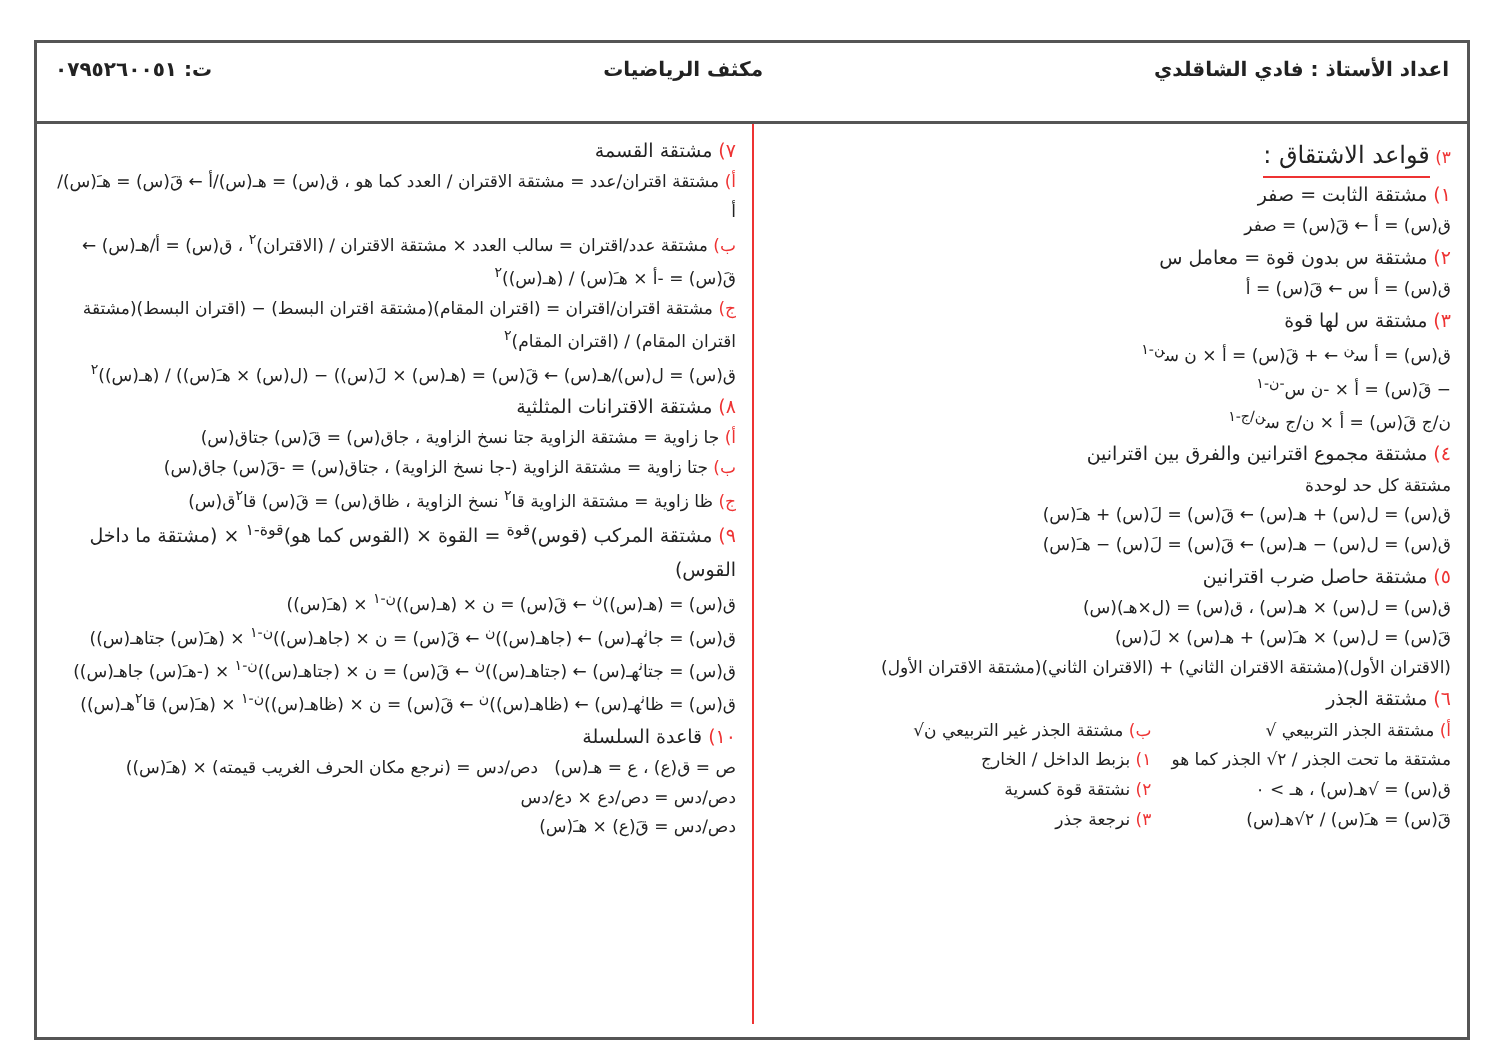اعداد الأستاذ : فادي الشاقلدي مكثف الرياضيات ت: ٠٧٩٥٢٦٠٠٥١
٣) قواعد الاشتقاق :
١) مشتقة الثابت = صفر
ق(س) = أ ← قَ(س) = صفر
٢) مشتقة س بدون قوة = معامل س
ق(س) = أ س ← قَ(س) = أ
٣) مشتقة س لها قوة
ق(س) = أ س<sup>ن</sup> ← + قَ(س) = أ × ن س<sup>ن-١</sup>
− قَ(س) = أ × -ن س<sup>-ن-١</sup>
ن/ج قَ(س) = أ × ن/ج س<sup>ن/ج-١</sup>
٤) مشتقة مجموع اقترانين والفرق بين اقترانين
مشتقة كل حد لوحدة
ق(س) = ل(س) + هـ(س) ← قَ(س) = لَ(س) + هـَ(س)
ق(س) = ل(س) − هـ(س) ← قَ(س) = لَ(س) − هـَ(س)
٥) مشتقة حاصل ضرب اقترانين
ق(س) = ل(س) × هـ(س) ، ق(س) = (ل×هـ)(س)
قَ(س) = ل(س) × هـَ(س) + هـ(س) × لَ(س)
(الاقتران الأول)(مشتقة الاقتران الثاني) + (الاقتران الثاني)(مشتقة الاقتران الأول)
٦) مشتقة الجذر
أ) مشتقة الجذر التربيعي √
مشتقة ما تحت الجذر / ٢√ الجذر كما هو
ق(س) = √هـ(س) ، هـ > ٠
قَ(س) = هـَ(س) / ٢√هـ(س)
ب) مشتقة الجذر غير التربيعي ن√
١) بزبط الداخل / الخارج
٢) نشتقة قوة كسرية
٣) نرجعة جذر
٧) مشتقة القسمة
أ) مشتقة اقتران/عدد = مشتقة الاقتران / العدد كما هو ، ق(س) = هـ(س)/أ ← قَ(س) = هـَ(س)/أ
ب) مشتقة عدد/اقتران = سالب العدد × مشتقة الاقتران / (الاقتران)<sup>٢</sup> ، ق(س) = أ/هـ(س) ← قَ(س) = -أ × هـَ(س) / (هـ(س))<sup>٢</sup>
ج) مشتقة اقتران/اقتران = (اقتران المقام)(مشتقة اقتران البسط) − (اقتران البسط)(مشتقة اقتران المقام) / (اقتران المقام)<sup>٢</sup>
ق(س) = ل(س)/هـ(س) ← قَ(س) = (هـ(س) × لَ(س)) − (ل(س) × هـَ(س)) / (هـ(س))<sup>٢</sup>
٨) مشتقة الاقترانات المثلثية
أ) جا زاوية = مشتقة الزاوية جتا نسخ الزاوية ، جاق(س) = قَ(س) جتاق(س)
ب) جتا زاوية = مشتقة الزاوية (-جا نسخ الزاوية) ، جتاق(س) = -قَ(س) جاق(س)
ج) ظا زاوية = مشتقة الزاوية قا<sup>٢</sup> نسخ الزاوية ، ظاق(س) = قَ(س) قا<sup>٢</sup>ق(س)
٩) مشتقة المركب (قوس)<sup>قوة</sup> = القوة × (القوس كما هو)<sup>قوة-١</sup> × (مشتقة ما داخل القوس)
ق(س) = (هـ(س))<sup>ن</sup> ← قَ(س) = ن × (هـ(س))<sup>ن-١</sup> × (هـَ(س))
ق(س) = جا<sup>ن</sup>هـ(س) ← (جاهـ(س))<sup>ن</sup> ← قَ(س) = ن × (جاهـ(س))<sup>ن-١</sup> × (هـَ(س) جتاهـ(س))
ق(س) = جتا<sup>ن</sup>هـ(س) ← (جتاهـ(س))<sup>ن</sup> ← قَ(س) = ن × (جتاهـ(س))<sup>ن-١</sup> × (-هـَ(س) جاهـ(س))
ق(س) = ظا<sup>ن</sup>هـ(س) ← (ظاهـ(س))<sup>ن</sup> ← قَ(س) = ن × (ظاهـ(س))<sup>ن-١</sup> × (هـَ(س) قا<sup>٢</sup>هـ(س))
١٠) قاعدة السلسلة
ص = ق(ع) ، ع = هـ(س) دص/دس = (نرجع مكان الحرف الغريب قيمته) × (هـَ(س))
دص/دس = دص/دع × دع/دس
دص/دس = قَ(ع) × هـَ(س)